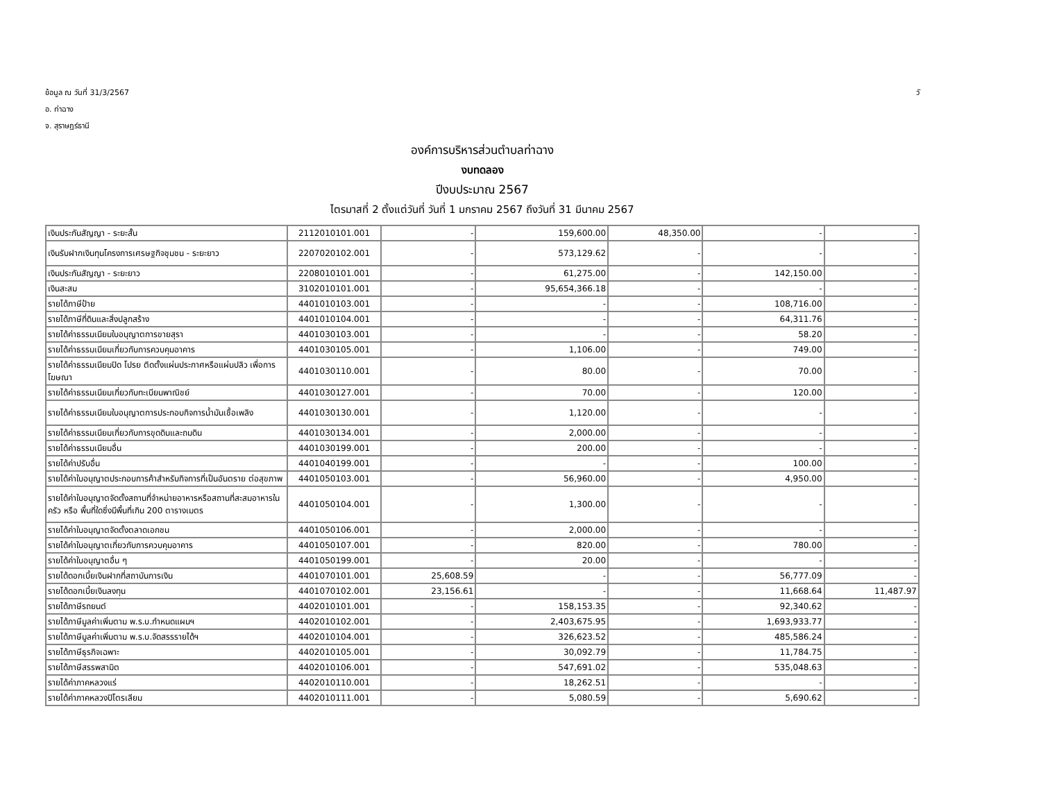ข้อมูล ณ วันที่ 31/3/2567 วั
อ. ท่าฉาง
จ. สุราษฎร์ธานี
องค์การบริหารส่วนตำบลท่าฉาง
งบทดลอง
ปีงบประมาณ 2567
ไตรมาสที่ 2 ตั้งแต่วันที่ วันที่ 1 มกราคม 2567 ถึงวันที่ 31 มีนาคม 2567
| เงินประกันสัญญา - ระยะสั้น | 2112010101.001 | - | 159,600.00 | 48,350.00 | - | - |
| เงินรับฝากเงินทุนโครงการเศรษฐกิจชุมชน - ระยะยาว | 2207020102.001 | - | 573,129.62 | - | - | - |
| เงินประกันสัญญา - ระยะยาว | 2208010101.001 | - | 61,275.00 | - | 142,150.00 | - |
| เงินสะสม | 3102010101.001 | - | 95,654,366.18 | - | - | - |
| รายได้ภาษีป้าย | 4401010103.001 | - | - | - | 108,716.00 | - |
| รายได้ภาษีที่ดินและสิ่งปลูกสร้าง | 4401010104.001 | - | - | - | 64,311.76 | - |
| รายได้ค่าธรรมเนียมใบอนุญาตการขายสุรา | 4401030103.001 | - | - | - | 58.20 | - |
| รายได้ค่าธรรมเนียมเกี่ยวกับการควบคุมอาคาร | 4401030105.001 | - | 1,106.00 | - | 749.00 | - |
| รายได้ค่าธรรมเนียมปิด โปรย ติดตั้งแผ่นประกาศหรือแผ่นปลิว เพื่อการโฆษณา | 4401030110.001 | - | 80.00 | - | 70.00 | - |
| รายได้ค่าธรรมเนียมเกี่ยวกับทะเบียนพาณิชย์ | 4401030127.001 | - | 70.00 | - | 120.00 | - |
| รายได้ค่าธรรมเนียมใบอนุญาตการประกอบกิจการน้ำมันเชื้อเพลิง | 4401030130.001 | - | 1,120.00 | - | - | - |
| รายได้ค่าธรรมเนียมเกี่ยวกับการขุดดินและถมดิน | 4401030134.001 | - | 2,000.00 | - | - | - |
| รายได้ค่าธรรมเนียมอื่น | 4401030199.001 | - | 200.00 | - | - | - |
| รายได้ค่าปรับอื่น | 4401040199.001 | - | - | - | 100.00 | - |
| รายได้ค่าใบอนุญาตประกอบการค้าสำหรับกิจการที่เป็นอันตราย ต่อสุขภาพ | 4401050103.001 | - | 56,960.00 | - | 4,950.00 | - |
| รายได้ค่าใบอนุญาตจัดตั้งสถานที่จำหน่ายอาหารหรือสถานที่สะสมอาหารในครัว หรือ พื้นที่ใดซึ่งมีพื้นที่เกิน 200 ตารางเมตร | 4401050104.001 | - | 1,300.00 | - | - | - |
| รายได้ค่าใบอนุญาตจัดตั้งตลาดเอกชน | 4401050106.001 | - | 2,000.00 | - | - | - |
| รายได้ค่าใบอนุญาตเกี่ยวกับการควบคุมอาคาร | 4401050107.001 | - | 820.00 | - | 780.00 | - |
| รายได้ค่าใบอนุญาตอื่น ๆ | 4401050199.001 | - | 20.00 | - | - | - |
| รายได้ดอกเบี้ยเงินฝากที่สถาบันการเงิน | 4401070101.001 | 25,608.59 | - | - | 56,777.09 | - |
| รายได้ดอกเบี้ยเงินลงทุน | 4401070102.001 | 23,156.61 | - | - | 11,668.64 | 11,487.97 |
| รายได้ภาษีรถยนต์ | 4402010101.001 | - | 158,153.35 | - | 92,340.62 | - |
| รายได้ภาษีมูลค่าเพิ่มตาม พ.ร.บ.กำหนดแผนฯ | 4402010102.001 | - | 2,403,675.95 | - | 1,693,933.77 | - |
| รายได้ภาษีมูลค่าเพิ่มตาม พ.ร.บ.จัดสรรรายได้ฯ | 4402010104.001 | - | 326,623.52 | - | 485,586.24 | - |
| รายได้ภาษีธุรกิจเฉพาะ | 4402010105.001 | - | 30,092.79 | - | 11,784.75 | - |
| รายได้ภาษีสรรพสามิต | 4402010106.001 | - | 547,691.02 | - | 535,048.63 | - |
| รายได้ค่าภาคหลวงแร่ | 4402010110.001 | - | 18,262.51 | - | - | - |
| รายได้ค่าภาคหลวงปิโตรเลียม | 4402010111.001 | - | 5,080.59 | - | 5,690.62 | - |